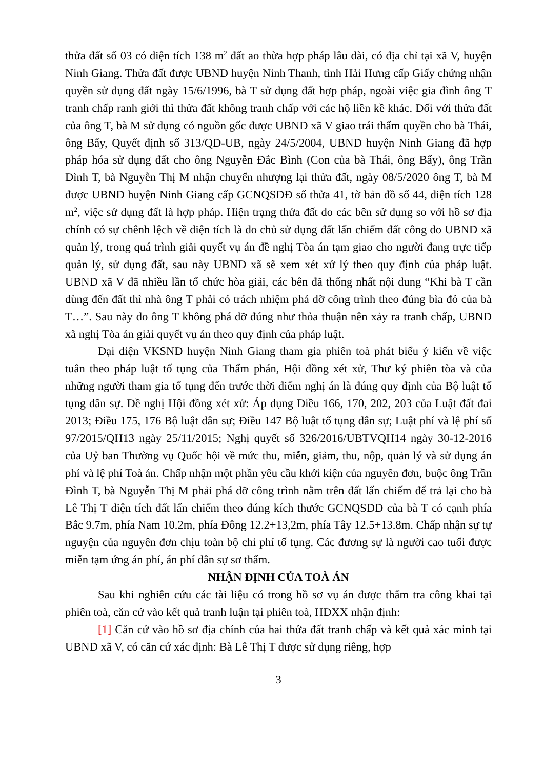thửa đất số 03 có diện tích 138 m<sup>2</sup> đất ao thừa hợp pháp lâu dài, có địa chỉ tại xã V, huyện Ninh Giang. Thửa đất được UBND huyện Ninh Thanh, tỉnh Hải Hưng cấp Giấy chứng nhận quyền sử dụng đất ngày 15/6/1996, bà T sử dụng đất hợp pháp, ngoài việc gia đình ông T tranh chấp ranh giới thì thửa đất không tranh chấp với các hộ liền kề khác. Đối với thửa đất của ông T, bà M sử dụng có nguồn gốc được UBND xã V giao trái thẩm quyền cho bà Thái, ông Bẩy, Quyết định số 313/QĐ-UB, ngày 24/5/2004, UBND huyện Ninh Giang đã hợp pháp hóa sử dụng đất cho ông Nguyễn Đắc Bình (Con của bà Thái, ông Bẩy), ông Trần Đình T, bà Nguyễn Thị M nhận chuyển nhượng lại thửa đất, ngày 08/5/2020 ông T, bà M được UBND huyện Ninh Giang cấp GCNQSDĐ số thửa 41, tờ bản đồ số 44, diện tích 128 m<sup>2</sup>, việc sử dụng đất là hợp pháp. Hiện trạng thửa đất do các bên sử dụng so với hồ sơ địa chính có sự chênh lệch về diện tích là do chủ sử dụng đất lấn chiếm đất công do UBND xã quản lý, trong quá trình giải quyết vụ án đề nghị Tòa án tạm giao cho người đang trực tiếp quản lý, sử dụng đất, sau này UBND xã sẽ xem xét xử lý theo quy định của pháp luật. UBND xã V đã nhiều lần tổ chức hòa giải, các bên đã thống nhất nội dung “Khi bà T cần dùng đến đất thì nhà ông T phải có trách nhiệm phá dỡ công trình theo đúng bìa đỏ của bà T…”. Sau này do ông T không phá dỡ đúng như thỏa thuận nên xảy ra tranh chấp, UBND xã nghị Tòa án giải quyết vụ án theo quy định của pháp luật.
Đại diện VKSND huyện Ninh Giang tham gia phiên toà phát biểu ý kiến về việc tuân theo pháp luật tố tụng của Thẩm phán, Hội đồng xét xử, Thư ký phiên tòa và của những người tham gia tố tụng đến trước thời điểm nghị án là đúng quy định của Bộ luật tố tụng dân sự. Đề nghị Hội đồng xét xử: Áp dụng Điều 166, 170, 202, 203 của Luật đất đai 2013; Điều 175, 176 Bộ luật dân sự; Điều 147 Bộ luật tố tụng dân sự; Luật phí và lệ phí số 97/2015/QH13 ngày 25/11/2015; Nghị quyết số 326/2016/UBTVQH14 ngày 30-12-2016 của Uỷ ban Thường vụ Quốc hội về mức thu, miễn, giảm, thu, nộp, quản lý và sử dụng án phí và lệ phí Toà án. Chấp nhận một phần yêu cầu khởi kiện của nguyên đơn, buộc ông Trần Đình T, bà Nguyễn Thị M phải phá dỡ công trình nằm trên đất lấn chiếm để trả lại cho bà Lê Thị T diện tích đất lấn chiếm theo đúng kích thước GCNQSDĐ của bà T có cạnh phía Bắc 9.7m, phía Nam 10.2m, phía Đông 12.2+13,2m, phía Tây 12.5+13.8m. Chấp nhận sự tự nguyện của nguyên đơn chịu toàn bộ chi phí tố tụng. Các đương sự là người cao tuổi được miễn tạm ứng án phí, án phí dân sự sơ thẩm.
NHẬN ĐỊNH CỦA TOÀ ÁN
Sau khi nghiên cứu các tài liệu có trong hồ sơ vụ án được thẩm tra công khai tại phiên toà, căn cứ vào kết quả tranh luận tại phiên toà, HĐXX nhận định:
[1] Căn cứ vào hồ sơ địa chính của hai thửa đất tranh chấp và kết quả xác minh tại UBND xã V, có căn cứ xác định: Bà Lê Thị T được sử dụng riêng, hợp
3